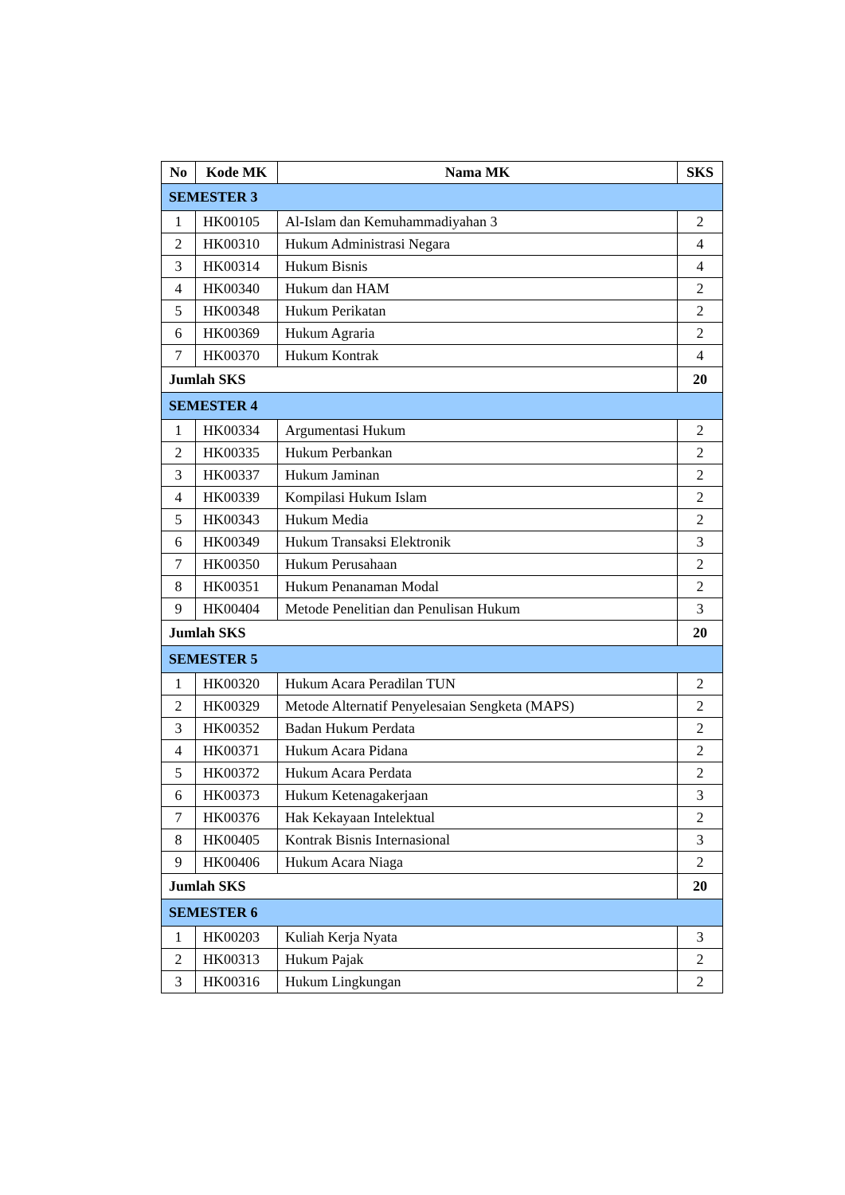| No | Kode MK | Nama MK | SKS |
| --- | --- | --- | --- |
| SEMESTER 3 | | | |
| 1 | HK00105 | Al-Islam dan Kemuhammadiyahan 3 | 2 |
| 2 | HK00310 | Hukum Administrasi Negara | 4 |
| 3 | HK00314 | Hukum Bisnis | 4 |
| 4 | HK00340 | Hukum dan HAM | 2 |
| 5 | HK00348 | Hukum Perikatan | 2 |
| 6 | HK00369 | Hukum Agraria | 2 |
| 7 | HK00370 | Hukum Kontrak | 4 |
| Jumlah SKS | | | 20 |
| SEMESTER 4 | | | |
| 1 | HK00334 | Argumentasi Hukum | 2 |
| 2 | HK00335 | Hukum Perbankan | 2 |
| 3 | HK00337 | Hukum Jaminan | 2 |
| 4 | HK00339 | Kompilasi Hukum Islam | 2 |
| 5 | HK00343 | Hukum Media | 2 |
| 6 | HK00349 | Hukum Transaksi Elektronik | 3 |
| 7 | HK00350 | Hukum Perusahaan | 2 |
| 8 | HK00351 | Hukum Penanaman Modal | 2 |
| 9 | HK00404 | Metode Penelitian dan Penulisan Hukum | 3 |
| Jumlah SKS | | | 20 |
| SEMESTER 5 | | | |
| 1 | HK00320 | Hukum Acara Peradilan TUN | 2 |
| 2 | HK00329 | Metode Alternatif Penyelesaian Sengketa (MAPS) | 2 |
| 3 | HK00352 | Badan Hukum Perdata | 2 |
| 4 | HK00371 | Hukum Acara Pidana | 2 |
| 5 | HK00372 | Hukum Acara Perdata | 2 |
| 6 | HK00373 | Hukum Ketenagakerjaan | 3 |
| 7 | HK00376 | Hak Kekayaan Intelektual | 2 |
| 8 | HK00405 | Kontrak Bisnis Internasional | 3 |
| 9 | HK00406 | Hukum Acara Niaga | 2 |
| Jumlah SKS | | | 20 |
| SEMESTER 6 | | | |
| 1 | HK00203 | Kuliah Kerja Nyata | 3 |
| 2 | HK00313 | Hukum Pajak | 2 |
| 3 | HK00316 | Hukum Lingkungan | 2 |